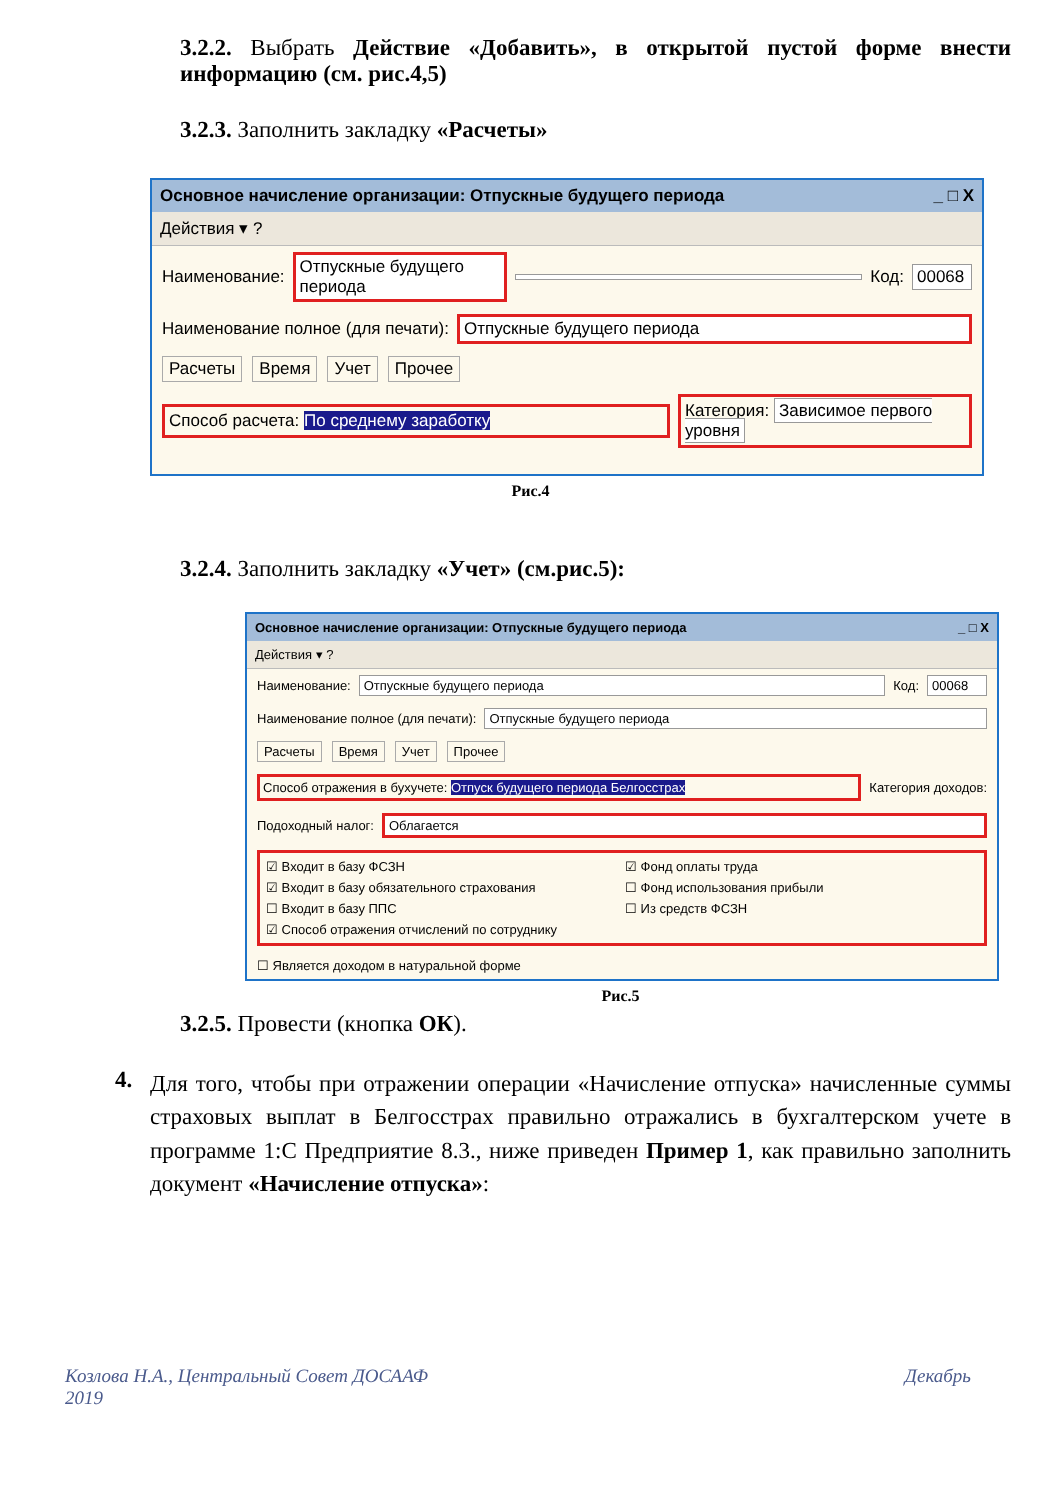3.2.2. Выбрать Действие «Добавить», в открытой пустой форме внести информацию (см. рис.4,5)
3.2.3. Заполнить закладку «Расчеты»
Основное начисление организации: Отпускные будущего периода _ □ X
Действия ▾ ?
Наименование: Отпускные будущего периода Код: 00068
Наименование полное (для печати): Отпускные будущего периода
Расчеты Время Учет Прочее
Способ расчета: По среднему заработку Категория: Зависимое первого уровня
Рис.4
3.2.4. Заполнить закладку «Учет» (см.рис.5):
Основное начисление организации: Отпускные будущего периода _ □ X
Действия ▾ ?
Наименование: Отпускные будущего периода Код: 00068
Наименование полное (для печати): Отпускные будущего периода
Расчеты Время Учет Прочее
Способ отражения в бухучете: Отпуск будущего периода Белгосстрах Категория доходов:
Подоходный налог: Облагается
☑ Входит в базу ФСЗН ☑ Фонд оплаты труда ☑ Входит в базу обязательного страхования ☐ Фонд использования прибыли ☐ Входит в базу ППС ☐ Из средств ФСЗН ☑ Способ отражения отчислений по сотруднику
☐ Является доходом в натуральной форме
Рис.5
3.2.5. Провести (кнопка ОК).
4.
Для того, чтобы при отражении операции «Начисление отпуска» начисленные суммы страховых выплат в Белгосстрах правильно отражались в бухгалтерском учете в программе 1:С Предприятие 8.3., ниже приведен Пример 1, как правильно заполнить документ «Начисление отпуска»:
Козлова Н.А., Центральный Совет ДОСААФ
2019 Декабрь